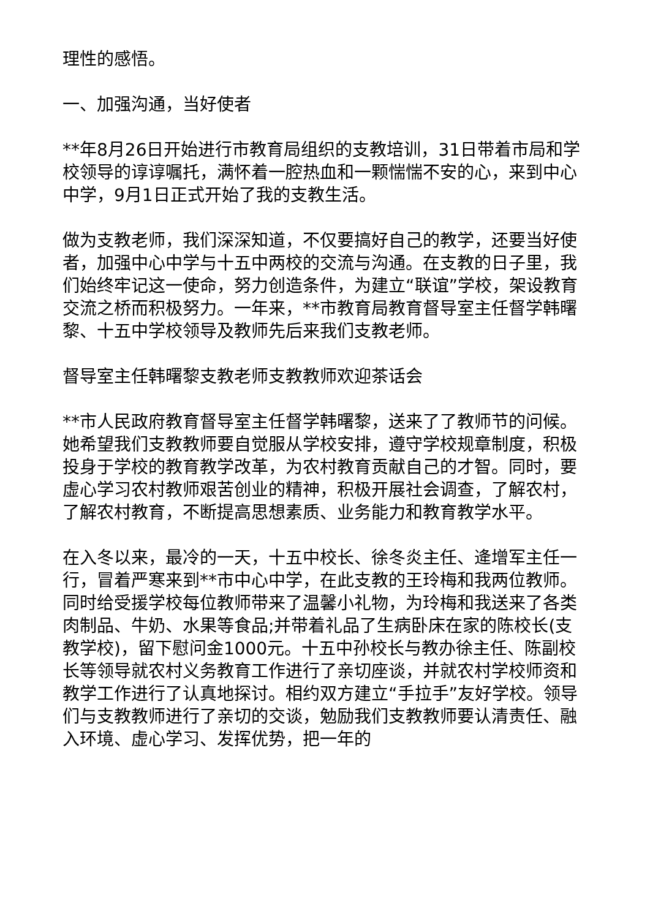理性的感悟。
一、加强沟通，当好使者
**年8月26日开始进行市教育局组织的支教培训，31日带着市局和学校领导的谆谆嘱托，满怀着一腔热血和一颗惴惴不安的心，来到中心中学，9月1日正式开始了我的支教生活。
做为支教老师，我们深深知道，不仅要搞好自己的教学，还要当好使者，加强中心中学与十五中两校的交流与沟通。在支教的日子里，我们始终牢记这一使命，努力创造条件，为建立“联谊”学校，架设教育交流之桥而积极努力。一年来，**市教育局教育督导室主任督学韩曙黎、十五中学校领导及教师先后来我们支教老师。
督导室主任韩曙黎支教老师支教教师欢迎茶话会
**市人民政府教育督导室主任督学韩曙黎，送来了了教师节的问候。她希望我们支教教师要自觉服从学校安排，遵守学校规章制度，积极投身于学校的教育教学改革，为农村教育贡献自己的才智。同时，要虚心学习农村教师艰苦创业的精神，积极开展社会调查，了解农村，了解农村教育，不断提高思想素质、业务能力和教育教学水平。
在入冬以来，最冷的一天，十五中校长、徐冬炎主任、逄增军主任一行，冒着严寒来到**市中心中学，在此支教的王玲梅和我两位教师。同时给受援学校每位教师带来了温馨小礼物，为玲梅和我送来了各类肉制品、牛奶、水果等食品;并带着礼品了生病卧床在家的陈校长(支教学校)，留下慰问金1000元。十五中孙校长与教办徐主任、陈副校长等领导就农村义务教育工作进行了亲切座谈，并就农村学校师资和教学工作进行了认真地探讨。相约双方建立“手拉手”友好学校。领导们与支教教师进行了亲切的交谈，勉励我们支教教师要认清责任、融入环境、虚心学习、发挥优势，把一年的